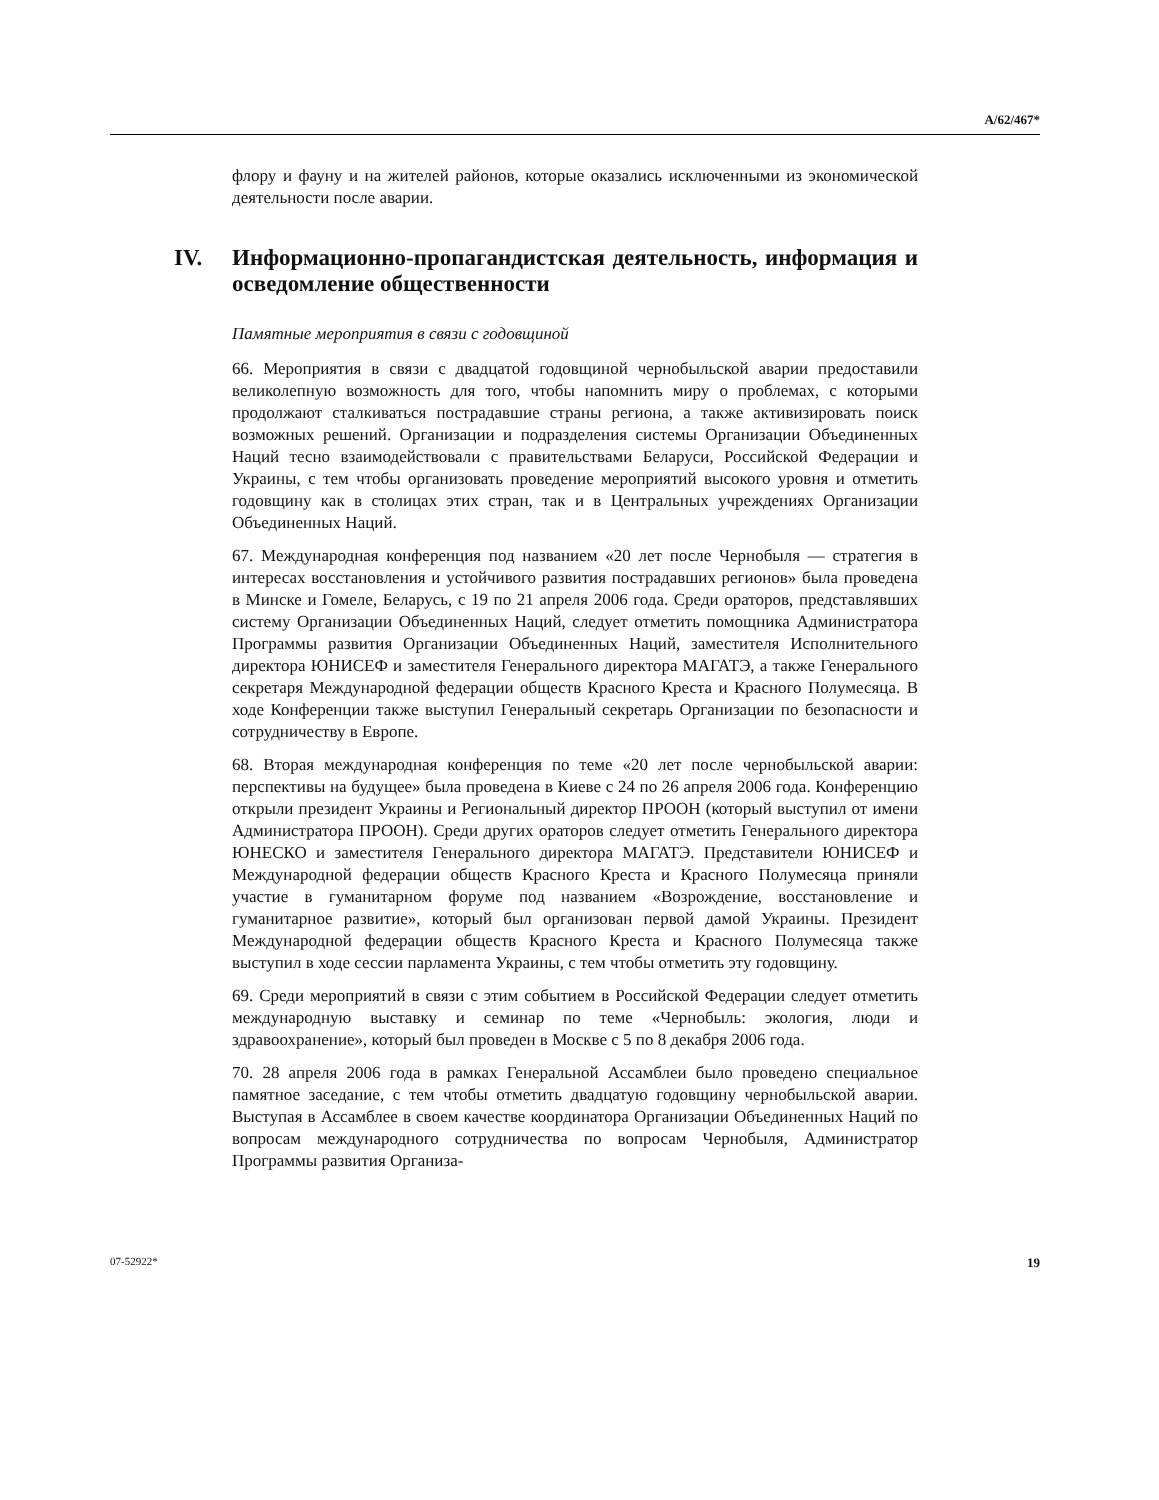A/62/467*
флору и фауну и на жителей районов, которые оказались исключенными из экономической деятельности после аварии.
IV. Информационно-пропагандистская деятельность, информация и осведомление общественности
Памятные мероприятия в связи с годовщиной
66. Мероприятия в связи с двадцатой годовщиной чернобыльской аварии предоставили великолепную возможность для того, чтобы напомнить миру о проблемах, с которыми продолжают сталкиваться пострадавшие страны региона, а также активизировать поиск возможных решений. Организации и подразделения системы Организации Объединенных Наций тесно взаимодействовали с правительствами Беларуси, Российской Федерации и Украины, с тем чтобы организовать проведение мероприятий высокого уровня и отметить годовщину как в столицах этих стран, так и в Центральных учреждениях Организации Объединенных Наций.
67. Международная конференция под названием «20 лет после Чернобыля — стратегия в интересах восстановления и устойчивого развития пострадавших регионов» была проведена в Минске и Гомеле, Беларусь, с 19 по 21 апреля 2006 года. Среди ораторов, представлявших систему Организации Объединенных Наций, следует отметить помощника Администратора Программы развития Организации Объединенных Наций, заместителя Исполнительного директора ЮНИСЕФ и заместителя Генерального директора МАГАТЭ, а также Генерального секретаря Международной федерации обществ Красного Креста и Красного Полумесяца. В ходе Конференции также выступил Генеральный секретарь Организации по безопасности и сотрудничеству в Европе.
68. Вторая международная конференция по теме «20 лет после чернобыльской аварии: перспективы на будущее» была проведена в Киеве с 24 по 26 апреля 2006 года. Конференцию открыли президент Украины и Региональный директор ПРООН (который выступил от имени Администратора ПРООН). Среди других ораторов следует отметить Генерального директора ЮНЕСКО и заместителя Генерального директора МАГАТЭ. Представители ЮНИСЕФ и Международной федерации обществ Красного Креста и Красного Полумесяца приняли участие в гуманитарном форуме под названием «Возрождение, восстановление и гуманитарное развитие», который был организован первой дамой Украины. Президент Международной федерации обществ Красного Креста и Красного Полумесяца также выступил в ходе сессии парламента Украины, с тем чтобы отметить эту годовщину.
69. Среди мероприятий в связи с этим событием в Российской Федерации следует отметить международную выставку и семинар по теме «Чернобыль: экология, люди и здравоохранение», который был проведен в Москве с 5 по 8 декабря 2006 года.
70. 28 апреля 2006 года в рамках Генеральной Ассамблеи было проведено специальное памятное заседание, с тем чтобы отметить двадцатую годовщину чернобыльской аварии. Выступая в Ассамблее в своем качестве координатора Организации Объединенных Наций по вопросам международного сотрудничества по вопросам Чернобыля, Администратор Программы развития Организа-
07-52922* 19